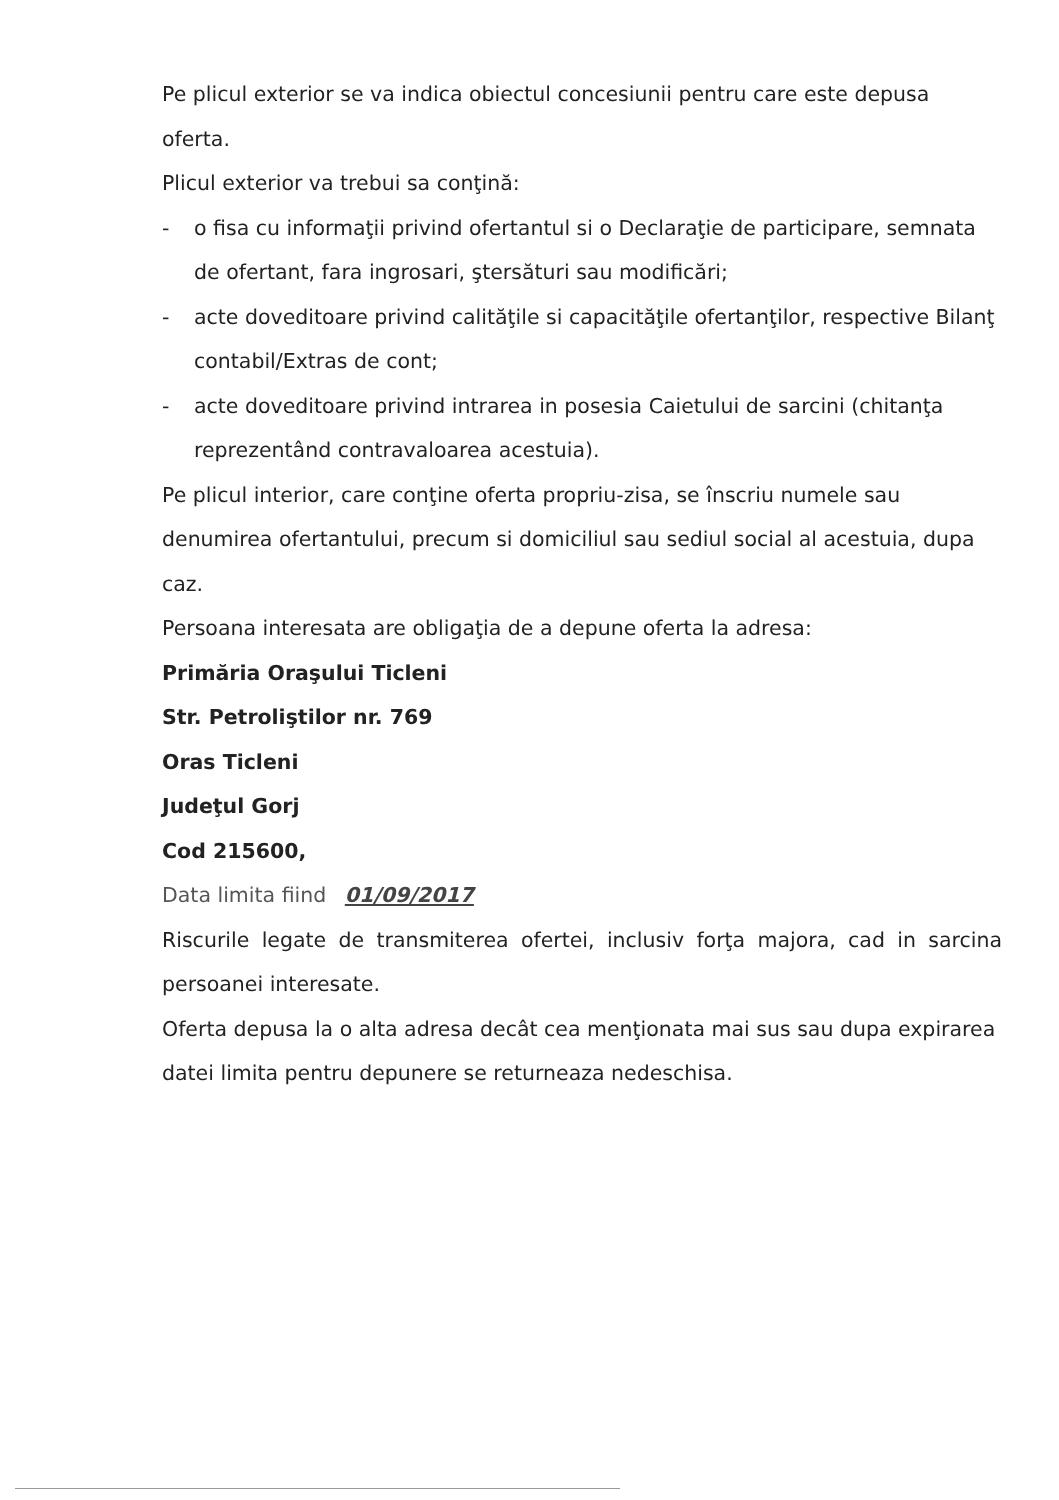Pe plicul exterior se va indica obiectul concesiunii pentru care este depusa oferta.
Plicul exterior va trebui sa conţină:
- o fisa cu informaţii privind ofertantul si o Declaraţie de participare, semnata de ofertant, fara ingrosari, ştersături sau modificări;
- acte doveditoare privind calităţile si capacităţile ofertanţilor, respective Bilanţ contabil/Extras de cont;
- acte doveditoare privind intrarea in posesia Caietului de sarcini (chitanţa reprezentând contravaloarea acestuia).
Pe plicul interior, care conţine oferta propriu-zisa, se înscriu numele sau denumirea ofertantului, precum si domiciliul sau sediul social al acestuia, dupa caz.
Persoana interesata are obligaţia de a depune oferta la adresa:
Primăria Oraşului Ticleni
Str. Petroliştilor nr. 769
Oras Ticleni
Judeţul Gorj
Cod 215600,
Data limita fiind 01/09/2017
Riscurile legate de transmiterea ofertei, inclusiv forţa majora, cad in sarcina persoanei interesate.
Oferta depusa la o alta adresa decât cea menţionata mai sus sau dupa expirarea datei limita pentru depunere se returneaza nedeschisa.